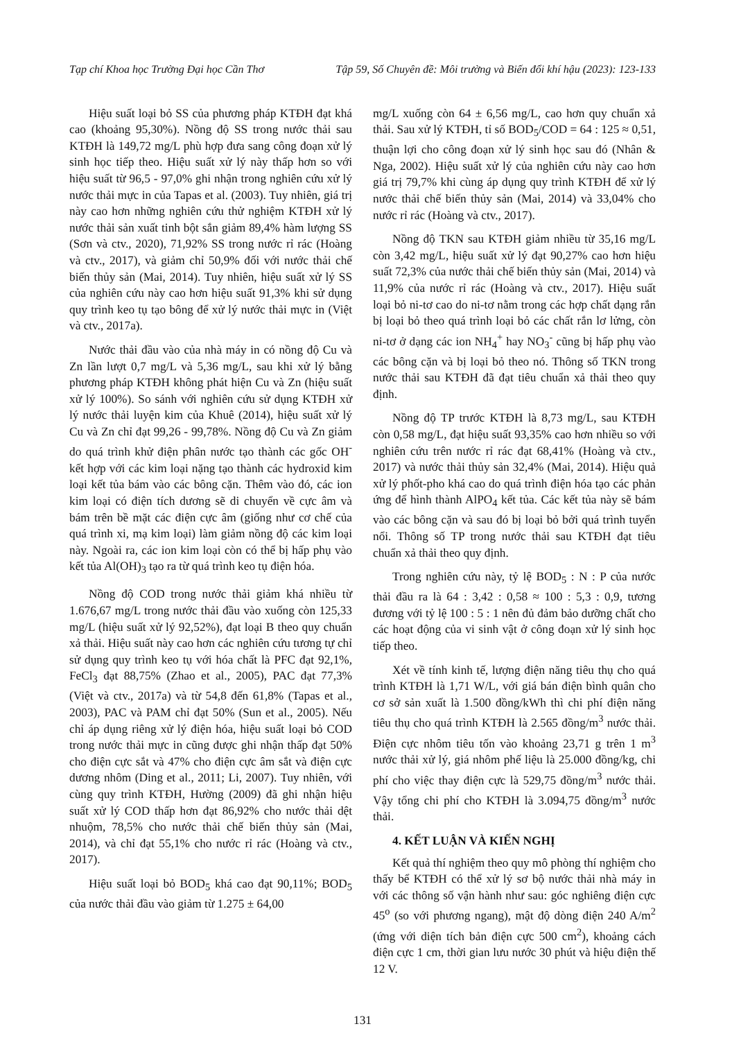Tạp chí Khoa học Trường Đại học Cần Thơ Tập 59, Số Chuyên đề: Môi trường và Biến đổi khí hậu (2023): 123-133
Hiệu suất loại bỏ SS của phương pháp KTĐH đạt khá cao (khoảng 95,30%). Nồng độ SS trong nước thải sau KTĐH là 149,72 mg/L phù hợp đưa sang công đoạn xử lý sinh học tiếp theo. Hiệu suất xử lý này thấp hơn so với hiệu suất từ 96,5 - 97,0% ghi nhận trong nghiên cứu xử lý nước thải mực in của Tapas et al. (2003). Tuy nhiên, giá trị này cao hơn những nghiên cứu thử nghiệm KTĐH xử lý nước thải sản xuất tinh bột sắn giảm 89,4% hàm lượng SS (Sơn và ctv., 2020), 71,92% SS trong nước rỉ rác (Hoàng và ctv., 2017), và giảm chỉ 50,9% đối với nước thải chế biến thủy sản (Mai, 2014). Tuy nhiên, hiệu suất xử lý SS của nghiên cứu này cao hơn hiệu suất 91,3% khi sử dụng quy trình keo tụ tạo bông để xử lý nước thải mực in (Việt và ctv., 2017a).
Nước thải đầu vào của nhà máy in có nồng độ Cu và Zn lần lượt 0,7 mg/L và 5,36 mg/L, sau khi xử lý bằng phương pháp KTĐH không phát hiện Cu và Zn (hiệu suất xử lý 100%). So sánh với nghiên cứu sử dụng KTĐH xử lý nước thải luyện kim của Khuê (2014), hiệu suất xử lý Cu và Zn chỉ đạt 99,26 - 99,78%. Nồng độ Cu và Zn giảm do quá trình khử điện phân nước tạo thành các gốc OH<sup>-</sup> kết hợp với các kim loại nặng tạo thành các hydroxid kim loại kết tủa bám vào các bông cặn. Thêm vào đó, các ion kim loại có điện tích dương sẽ di chuyển về cực âm và bám trên bề mặt các điện cực âm (giống như cơ chế của quá trình xi, mạ kim loại) làm giảm nồng độ các kim loại này. Ngoài ra, các ion kim loại còn có thể bị hấp phụ vào kết tủa Al(OH)<sub>3</sub> tạo ra từ quá trình keo tụ điện hóa.
Nồng độ COD trong nước thải giảm khá nhiều từ 1.676,67 mg/L trong nước thải đầu vào xuống còn 125,33 mg/L (hiệu suất xử lý 92,52%), đạt loại B theo quy chuẩn xả thải. Hiệu suất này cao hơn các nghiên cứu tương tự chỉ sử dụng quy trình keo tụ với hóa chất là PFC đạt 92,1%, FeCl<sub>3</sub> đạt 88,75% (Zhao et al., 2005), PAC đạt 77,3% (Việt và ctv., 2017a) và từ 54,8 đến 61,8% (Tapas et al., 2003), PAC và PAM chỉ đạt 50% (Sun et al., 2005). Nếu chỉ áp dụng riêng xử lý điện hóa, hiệu suất loại bỏ COD trong nước thải mực in cũng được ghi nhận thấp đạt 50% cho điện cực sắt và 47% cho điện cực âm sắt và điện cực dương nhôm (Ding et al., 2011; Li, 2007). Tuy nhiên, với cùng quy trình KTĐH, Hường (2009) đã ghi nhận hiệu suất xử lý COD thấp hơn đạt 86,92% cho nước thải dệt nhuộm, 78,5% cho nước thải chế biến thủy sản (Mai, 2014), và chỉ đạt 55,1% cho nước rỉ rác (Hoàng và ctv., 2017).
Hiệu suất loại bỏ BOD<sub>5</sub> khá cao đạt 90,11%; BOD<sub>5</sub> của nước thải đầu vào giảm từ 1.275 ± 64,00
mg/L xuống còn 64 ± 6,56 mg/L, cao hơn quy chuẩn xả thải. Sau xử lý KTĐH, tỉ số BOD<sub>5</sub>/COD = 64 : 125 ≈ 0,51, thuận lợi cho công đoạn xử lý sinh học sau đó (Nhân & Nga, 2002). Hiệu suất xử lý của nghiên cứu này cao hơn giá trị 79,7% khi cùng áp dụng quy trình KTĐH để xử lý nước thải chế biến thủy sản (Mai, 2014) và 33,04% cho nước rỉ rác (Hoàng và ctv., 2017).
Nồng độ TKN sau KTĐH giảm nhiều từ 35,16 mg/L còn 3,42 mg/L, hiệu suất xử lý đạt 90,27% cao hơn hiệu suất 72,3% của nước thải chế biến thủy sản (Mai, 2014) và 11,9% của nước rỉ rác (Hoàng và ctv., 2017). Hiệu suất loại bỏ ni-tơ cao do ni-tơ nằm trong các hợp chất dạng rắn bị loại bỏ theo quá trình loại bỏ các chất rắn lơ lửng, còn ni-tơ ở dạng các ion NH<sub>4</sub><sup>+</sup> hay NO<sub>3</sub><sup>-</sup> cũng bị hấp phụ vào các bông cặn và bị loại bỏ theo nó. Thông số TKN trong nước thải sau KTĐH đã đạt tiêu chuẩn xả thải theo quy định.
Nồng độ TP trước KTĐH là 8,73 mg/L, sau KTĐH còn 0,58 mg/L, đạt hiệu suất 93,35% cao hơn nhiều so với nghiên cứu trên nước rỉ rác đạt 68,41% (Hoàng và ctv., 2017) và nước thải thủy sản 32,4% (Mai, 2014). Hiệu quả xử lý phốt-pho khá cao do quá trình điện hóa tạo các phản ứng để hình thành AlPO<sub>4</sub> kết tủa. Các kết tủa này sẽ bám vào các bông cặn và sau đó bị loại bỏ bởi quá trình tuyển nổi. Thông số TP trong nước thải sau KTĐH đạt tiêu chuẩn xả thải theo quy định.
Trong nghiên cứu này, tỷ lệ BOD<sub>5</sub> : N : P của nước thải đầu ra là 64 : 3,42 : 0,58 ≈ 100 : 5,3 : 0,9, tương đương với tỷ lệ 100 : 5 : 1 nên đủ đảm bảo dưỡng chất cho các hoạt động của vi sinh vật ở công đoạn xử lý sinh học tiếp theo.
Xét về tính kinh tế, lượng điện năng tiêu thụ cho quá trình KTĐH là 1,71 W/L, với giá bán điện bình quân cho cơ sở sản xuất là 1.500 đồng/kWh thì chi phí điện năng tiêu thụ cho quá trình KTĐH là 2.565 đồng/m<sup>3</sup> nước thải. Điện cực nhôm tiêu tốn vào khoảng 23,71 g trên 1 m<sup>3</sup> nước thải xử lý, giá nhôm phế liệu là 25.000 đồng/kg, chi phí cho việc thay điện cực là 529,75 đồng/m<sup>3</sup> nước thải. Vậy tổng chi phí cho KTĐH là 3.094,75 đồng/m<sup>3</sup> nước thải.
4. KẾT LUẬN VÀ KIẾN NGHỊ
Kết quả thí nghiệm theo quy mô phòng thí nghiệm cho thấy bể KTĐH có thể xử lý sơ bộ nước thải nhà máy in với các thông số vận hành như sau: góc nghiêng điện cực 45<sup>o</sup> (so với phương ngang), mật độ dòng điện 240 A/m<sup>2</sup> (ứng với diện tích bản điện cực 500 cm<sup>2</sup>), khoảng cách điện cực 1 cm, thời gian lưu nước 30 phút và hiệu điện thế 12 V.
131